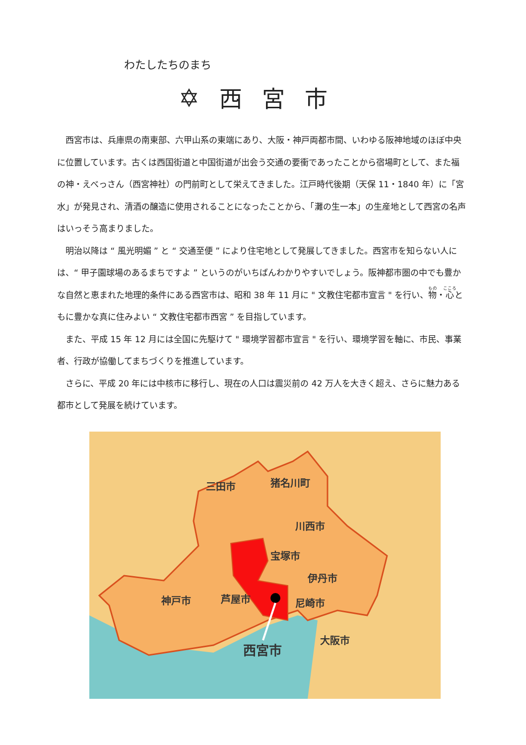わたしたちのまち
✡ 西宮市
西宮市は、兵庫県の南東部、六甲山系の東端にあり、大阪・神戸両都市間、いわゆる阪神地域のほぼ中央に位置しています。古くは西国街道と中国街道が出会う交通の要衝であったことから宿場町として、また福の神・えべっさん（西宮神社）の門前町として栄えてきました。江戸時代後期（天保 11・1840 年）に「宮水」が発見され、清酒の醸造に使用されることになったことから、「灘の生一本」の生産地として西宮の名声はいっそう高まりました。
明治以降は “ 風光明媚 ” と “ 交通至便 ” により住宅地として発展してきました。西宮市を知らない人には、“ 甲子園球場のあるまちですよ ” というのがいちばんわかりやすいでしょう。阪神都市圏の中でも豊かな自然と恵まれた地理的条件にある西宮市は、昭和 38 年 11 月に " 文教住宅都市宣言 " を行い、物・心ともに豊かな真に住みよい “ 文教住宅都市西宮 ” を目指しています。
また、平成 15 年 12 月には全国に先駆けて " 環境学習都市宣言 " を行い、環境学習を軸に、市民、事業者、行政が協働してまちづくりを推進しています。
さらに、平成 20 年には中核市に移行し、現在の人口は震災前の 42 万人を大きく超え、さらに魅力ある都市として発展を続けています。
三田市 猪名川町
川西市
宝塚市
伊丹市
神戸市 芦屋市 尼崎市
大阪市
西宮市